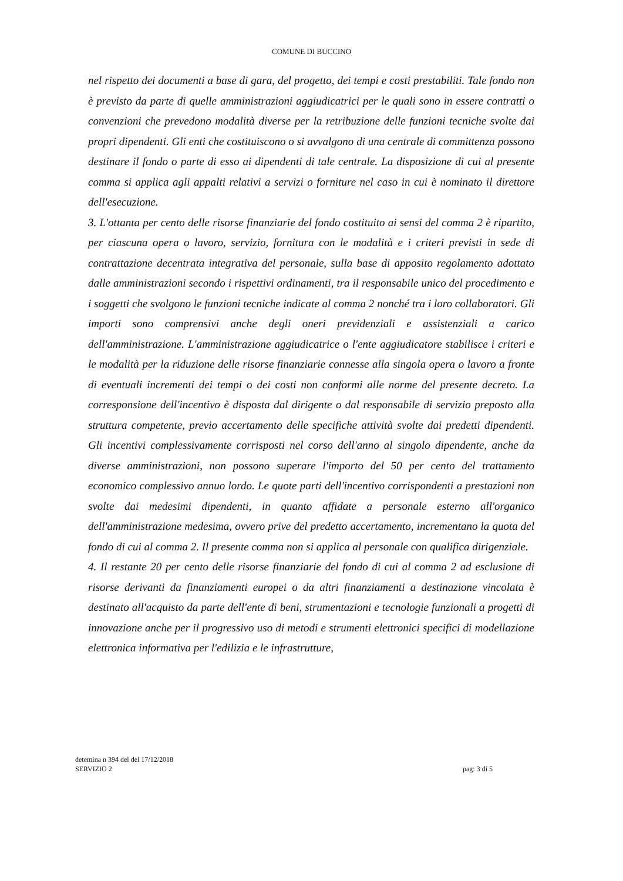COMUNE DI BUCCINO
nel rispetto dei documenti a base di gara, del progetto, dei tempi e costi prestabiliti. Tale fondo non è previsto da parte di quelle amministrazioni aggiudicatrici per le quali sono in essere contratti o convenzioni che prevedono modalità diverse per la retribuzione delle funzioni tecniche svolte dai propri dipendenti. Gli enti che costituiscono o si avvalgono di una centrale di committenza possono destinare il fondo o parte di esso ai dipendenti di tale centrale. La disposizione di cui al presente comma si applica agli appalti relativi a servizi o forniture nel caso in cui è nominato il direttore dell'esecuzione.
3. L'ottanta per cento delle risorse finanziarie del fondo costituito ai sensi del comma 2 è ripartito, per ciascuna opera o lavoro, servizio, fornitura con le modalità e i criteri previsti in sede di contrattazione decentrata integrativa del personale, sulla base di apposito regolamento adottato dalle amministrazioni secondo i rispettivi ordinamenti, tra il responsabile unico del procedimento e i soggetti che svolgono le funzioni tecniche indicate al comma 2 nonché tra i loro collaboratori. Gli importi sono comprensivi anche degli oneri previdenziali e assistenziali a carico dell'amministrazione. L'amministrazione aggiudicatrice o l'ente aggiudicatore stabilisce i criteri e le modalità per la riduzione delle risorse finanziarie connesse alla singola opera o lavoro a fronte di eventuali incrementi dei tempi o dei costi non conformi alle norme del presente decreto. La corresponsione dell'incentivo è disposta dal dirigente o dal responsabile di servizio preposto alla struttura competente, previo accertamento delle specifiche attività svolte dai predetti dipendenti. Gli incentivi complessivamente corrisposti nel corso dell'anno al singolo dipendente, anche da diverse amministrazioni, non possono superare l'importo del 50 per cento del trattamento economico complessivo annuo lordo. Le quote parti dell'incentivo corrispondenti a prestazioni non svolte dai medesimi dipendenti, in quanto affidate a personale esterno all'organico dell'amministrazione medesima, ovvero prive del predetto accertamento, incrementano la quota del fondo di cui al comma 2. Il presente comma non si applica al personale con qualifica dirigenziale.
4. Il restante 20 per cento delle risorse finanziarie del fondo di cui al comma 2 ad esclusione di risorse derivanti da finanziamenti europei o da altri finanziamenti a destinazione vincolata è destinato all'acquisto da parte dell'ente di beni, strumentazioni e tecnologie funzionali a progetti di innovazione anche per il progressivo uso di metodi e strumenti elettronici specifici di modellazione elettronica informativa per l'edilizia e le infrastrutture,
detemina n 394 del del 17/12/2018
SERVIZIO 2
pag: 3 di 5